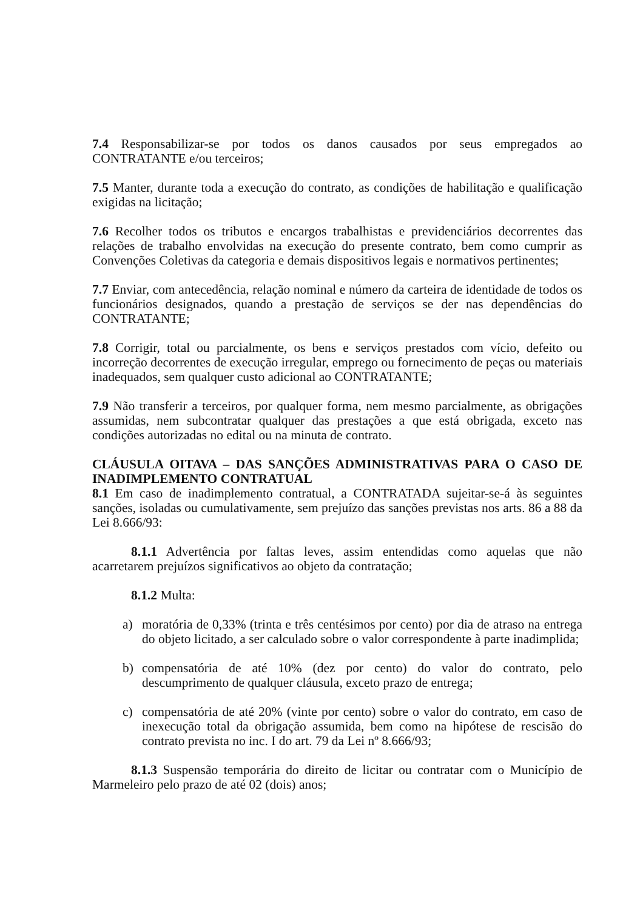7.4 Responsabilizar-se por todos os danos causados por seus empregados ao CONTRATANTE e/ou terceiros;
7.5 Manter, durante toda a execução do contrato, as condições de habilitação e qualificação exigidas na licitação;
7.6 Recolher todos os tributos e encargos trabalhistas e previdenciários decorrentes das relações de trabalho envolvidas na execução do presente contrato, bem como cumprir as Convenções Coletivas da categoria e demais dispositivos legais e normativos pertinentes;
7.7 Enviar, com antecedência, relação nominal e número da carteira de identidade de todos os funcionários designados, quando a prestação de serviços se der nas dependências do CONTRATANTE;
7.8 Corrigir, total ou parcialmente, os bens e serviços prestados com vício, defeito ou incorreção decorrentes de execução irregular, emprego ou fornecimento de peças ou materiais inadequados, sem qualquer custo adicional ao CONTRATANTE;
7.9 Não transferir a terceiros, por qualquer forma, nem mesmo parcialmente, as obrigações assumidas, nem subcontratar qualquer das prestações a que está obrigada, exceto nas condições autorizadas no edital ou na minuta de contrato.
CLÁUSULA OITAVA – DAS SANÇÕES ADMINISTRATIVAS PARA O CASO DE INADIMPLEMENTO CONTRATUAL
8.1 Em caso de inadimplemento contratual, a CONTRATADA sujeitar-se-á às seguintes sanções, isoladas ou cumulativamente, sem prejuízo das sanções previstas nos arts. 86 a 88 da Lei 8.666/93:
8.1.1 Advertência por faltas leves, assim entendidas como aquelas que não acarretarem prejuízos significativos ao objeto da contratação;
8.1.2 Multa:
a) moratória de 0,33% (trinta e três centésimos por cento) por dia de atraso na entrega do objeto licitado, a ser calculado sobre o valor correspondente à parte inadimplida;
b) compensatória de até 10% (dez por cento) do valor do contrato, pelo descumprimento de qualquer cláusula, exceto prazo de entrega;
c) compensatória de até 20% (vinte por cento) sobre o valor do contrato, em caso de inexecução total da obrigação assumida, bem como na hipótese de rescisão do contrato prevista no inc. I do art. 79 da Lei nº 8.666/93;
8.1.3 Suspensão temporária do direito de licitar ou contratar com o Município de Marmeleiro pelo prazo de até 02 (dois) anos;